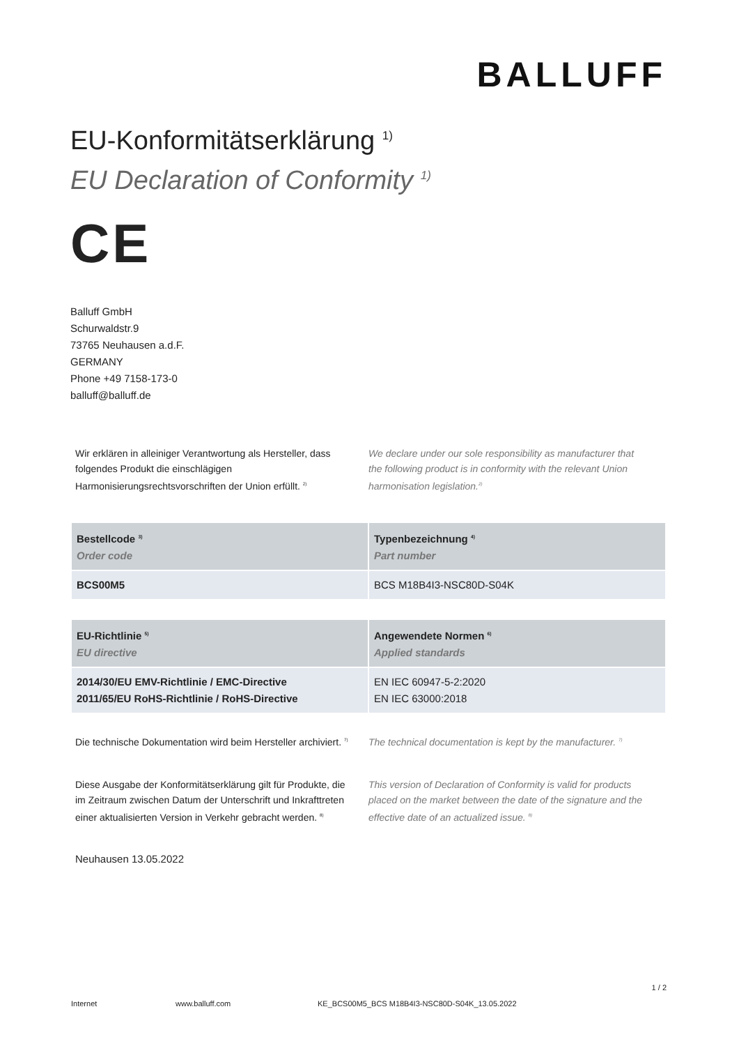BALLUFF
EU-Konformitätserklärung <sup>1)</sup>
EU Declaration of Conformity <sup>1)</sup>
CE
Balluff GmbH
Schurwaldstr.9
73765 Neuhausen a.d.F.
GERMANY
Phone +49 7158-173-0
balluff@balluff.de
Wir erklären in alleiniger Verantwortung als Hersteller, dass folgendes Produkt die einschlägigen Harmonisierungsrechtsvorschriften der Union erfüllt. <sup>2)</sup>
We declare under our sole responsibility as manufacturer that the following product is in conformity with the relevant Union harmonisation legislation.<sup>2)</sup>
| Bestellcode <sup>3)</sup> Order code | Typenbezeichnung <sup>4)</sup> Part number |
| --- | --- |
| BCS00M5 | BCS M18B4I3-NSC80D-S04K |
| EU-Richtlinie <sup>5)</sup> EU directive | Angewendete Normen <sup>6)</sup> Applied standards |
| --- | --- |
| 2014/30/EU EMV-Richtlinie / EMC-Directive 2011/65/EU RoHS-Richtlinie / RoHS-Directive | EN IEC 60947-5-2:2020 EN IEC 63000:2018 |
Die technische Dokumentation wird beim Hersteller archiviert. <sup>7)</sup>
The technical documentation is kept by the manufacturer. <sup>7)</sup>
Diese Ausgabe der Konformitätserklärung gilt für Produkte, die im Zeitraum zwischen Datum der Unterschrift und Inkrafttreten einer aktualisierten Version in Verkehr gebracht werden. <sup>8)</sup>
This version of Declaration of Conformity is valid for products placed on the market between the date of the signature and the effective date of an actualized issue. <sup>8)</sup>
Neuhausen 13.05.2022
1 / 2
Internet www.balluff.com KE_BCS00M5_BCS M18B4I3-NSC80D-S04K_13.05.2022